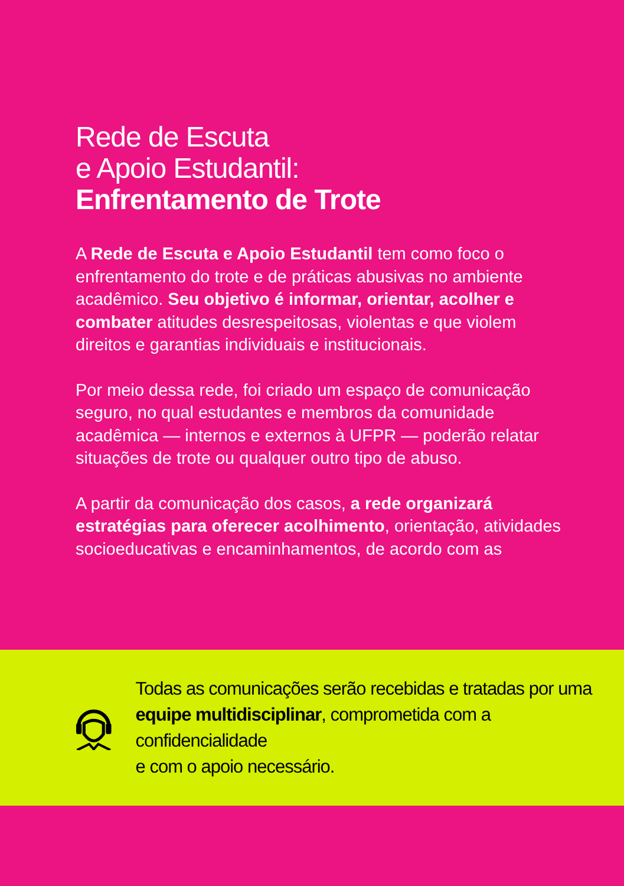Rede de Escuta
e Apoio Estudantil:
Enfrentamento de Trote
A Rede de Escuta e Apoio Estudantil tem como foco o enfrentamento do trote e de práticas abusivas no ambiente acadêmico. Seu objetivo é informar, orientar, acolher e combater atitudes desrespeitosas, violentas e que violem direitos e garantias individuais e institucionais.
Por meio dessa rede, foi criado um espaço de comunicação seguro, no qual estudantes e membros da comunidade acadêmica — internos e externos à UFPR — poderão relatar situações de trote ou qualquer outro tipo de abuso.
A partir da comunicação dos casos, a rede organizará estratégias para oferecer acolhimento, orientação, atividades socioeducativas e encaminhamentos, de acordo com as
Todas as comunicações serão recebidas e tratadas por uma equipe multidisciplinar, comprometida com a confidencialidade
e com o apoio necessário.